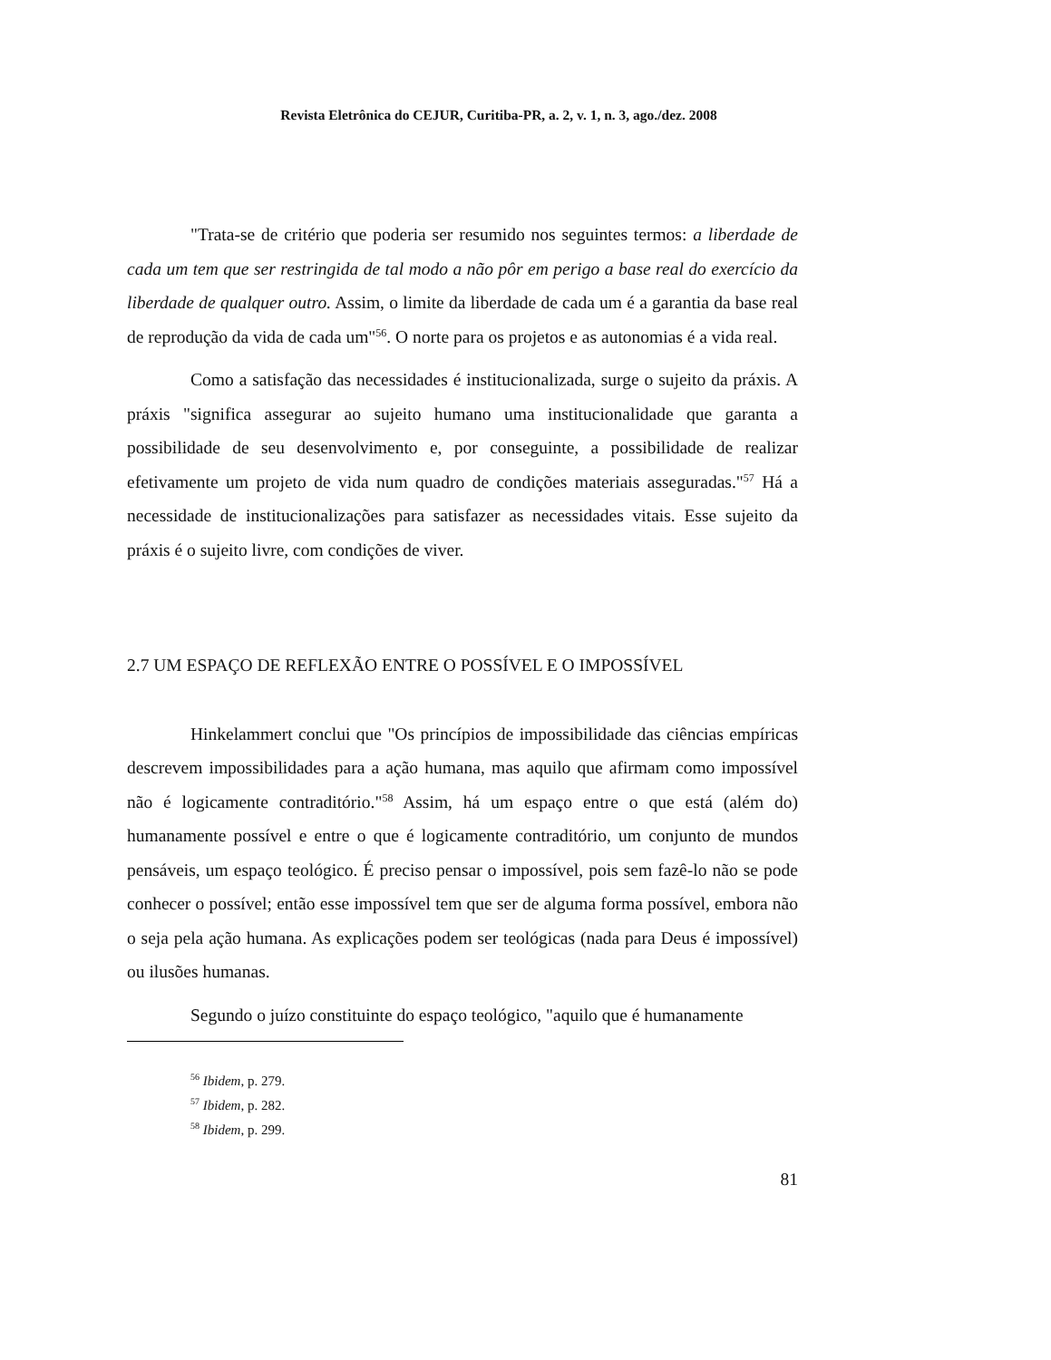Revista Eletrônica do CEJUR, Curitiba-PR, a. 2, v. 1, n. 3, ago./dez. 2008
"Trata-se de critério que poderia ser resumido nos seguintes termos: a liberdade de cada um tem que ser restringida de tal modo a não pôr em perigo a base real do exercício da liberdade de qualquer outro. Assim, o limite da liberdade de cada um é a garantia da base real de reprodução da vida de cada um"<sup>56</sup>. O norte para os projetos e as autonomias é a vida real.
Como a satisfação das necessidades é institucionalizada, surge o sujeito da práxis. A práxis "significa assegurar ao sujeito humano uma institucionalidade que garanta a possibilidade de seu desenvolvimento e, por conseguinte, a possibilidade de realizar efetivamente um projeto de vida num quadro de condições materiais asseguradas."<sup>57</sup> Há a necessidade de institucionalizações para satisfazer as necessidades vitais. Esse sujeito da práxis é o sujeito livre, com condições de viver.
2.7 UM ESPAÇO DE REFLEXÃO ENTRE O POSSÍVEL E O IMPOSSÍVEL
Hinkelammert conclui que "Os princípios de impossibilidade das ciências empíricas descrevem impossibilidades para a ação humana, mas aquilo que afirmam como impossível não é logicamente contraditório."<sup>58</sup> Assim, há um espaço entre o que está (além do) humanamente possível e entre o que é logicamente contraditório, um conjunto de mundos pensáveis, um espaço teológico. É preciso pensar o impossível, pois sem fazê-lo não se pode conhecer o possível; então esse impossível tem que ser de alguma forma possível, embora não o seja pela ação humana. As explicações podem ser teológicas (nada para Deus é impossível) ou ilusões humanas.
Segundo o juízo constituinte do espaço teológico, "aquilo que é humanamente
<sup>56</sup> Ibidem, p. 279.
<sup>57</sup> Ibidem, p. 282.
<sup>58</sup> Ibidem, p. 299.
81